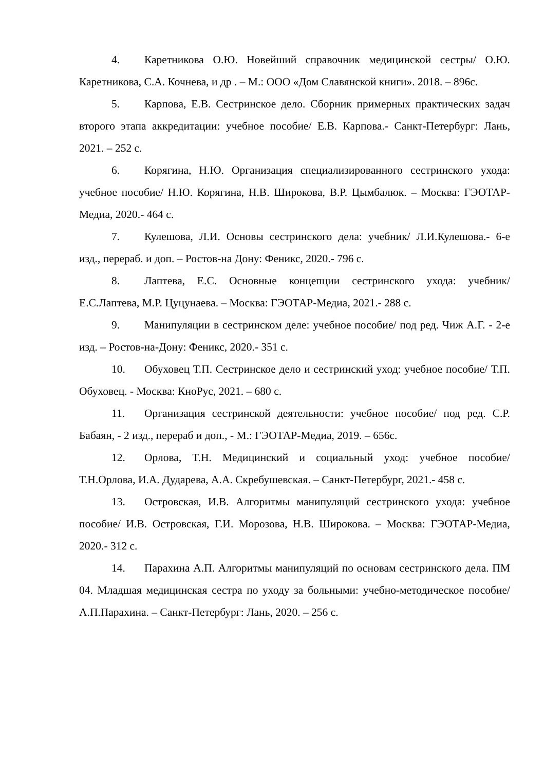4. Каретникова О.Ю. Новейший справочник медицинской сестры/ О.Ю. Каретникова, С.А. Кочнева, и др . – М.: ООО «Дом Славянской книги». 2018. – 896с.
5. Карпова, Е.В. Сестринское дело. Сборник примерных практических задач второго этапа аккредитации: учебное пособие/ Е.В. Карпова.- Санкт-Петербург: Лань, 2021. – 252 с.
6. Корягина, Н.Ю. Организация специализированного сестринского ухода: учебное пособие/ Н.Ю. Корягина, Н.В. Широкова, В.Р. Цымбалюк. – Москва: ГЭОТАР-Медиа, 2020.- 464 с.
7. Кулешова, Л.И. Основы сестринского дела: учебник/ Л.И.Кулешова.- 6-е изд., перераб. и доп. – Ростов-на Дону: Феникс, 2020.- 796 с.
8. Лаптева, Е.С. Основные концепции сестринского ухода: учебник/ Е.С.Лаптева, М.Р. Цуцунаева. – Москва: ГЭОТАР-Медиа, 2021.- 288 с.
9. Манипуляции в сестринском деле: учебное пособие/ под ред. Чиж А.Г. - 2-е изд. – Ростов-на-Дону: Феникс, 2020.- 351 с.
10. Обуховец Т.П. Сестринское дело и сестринский уход: учебное пособие/ Т.П. Обуховец. - Москва: КноРус, 2021. – 680 с.
11. Организация сестринской деятельности: учебное пособие/ под ред. С.Р. Бабаян, - 2 изд., перераб и доп., - М.: ГЭОТАР-Медиа, 2019. – 656с.
12. Орлова, Т.Н. Медицинский и социальный уход: учебное пособие/ Т.Н.Орлова, И.А. Дударева, А.А. Скребушевская. – Санкт-Петербург, 2021.- 458 с.
13. Островская, И.В. Алгоритмы манипуляций сестринского ухода: учебное пособие/ И.В. Островская, Г.И. Морозова, Н.В. Широкова. – Москва: ГЭОТАР-Медиа, 2020.- 312 с.
14. Парахина А.П. Алгоритмы манипуляций по основам сестринского дела. ПМ 04. Младшая медицинская сестра по уходу за больными: учебно-методическое пособие/ А.П.Парахина. – Санкт-Петербург: Лань, 2020. – 256 с.